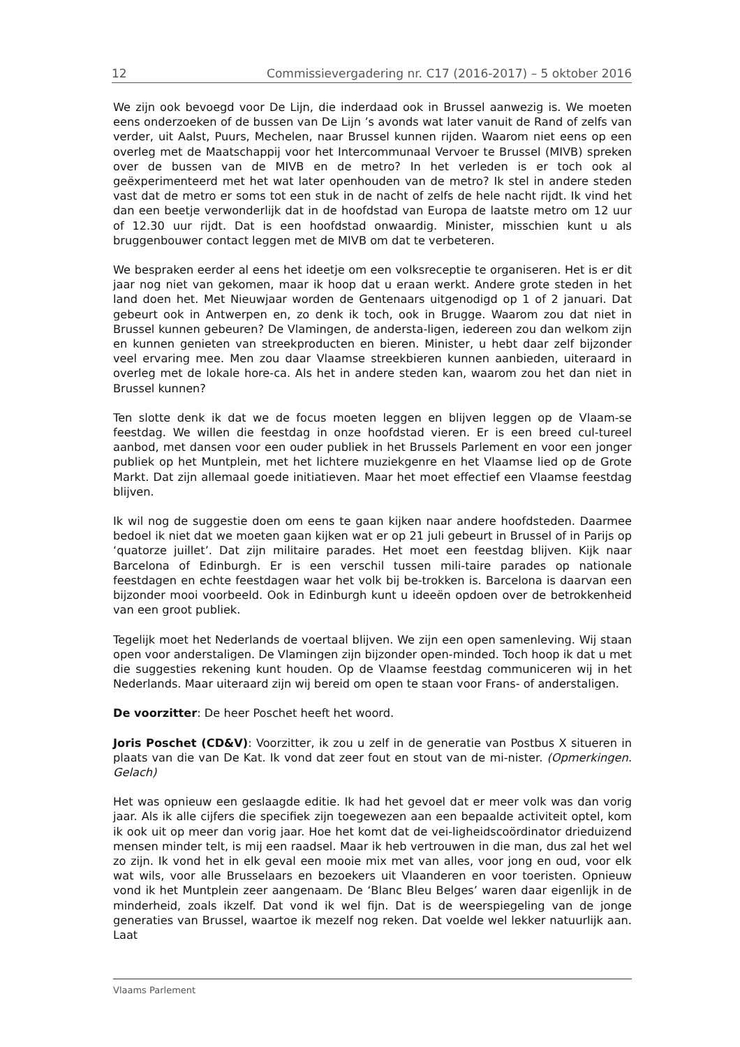12 Commissievergadering nr. C17 (2016-2017) – 5 oktober 2016
We zijn ook bevoegd voor De Lijn, die inderdaad ook in Brussel aanwezig is. We moeten eens onderzoeken of de bussen van De Lijn ’s avonds wat later vanuit de Rand of zelfs van verder, uit Aalst, Puurs, Mechelen, naar Brussel kunnen rijden. Waarom niet eens op een overleg met de Maatschappij voor het Intercommunaal Vervoer te Brussel (MIVB) spreken over de bussen van de MIVB en de metro? In het verleden is er toch ook al geëxperimenteerd met het wat later openhouden van de metro? Ik stel in andere steden vast dat de metro er soms tot een stuk in de nacht of zelfs de hele nacht rijdt. Ik vind het dan een beetje verwonderlijk dat in de hoofdstad van Europa de laatste metro om 12 uur of 12.30 uur rijdt. Dat is een hoofdstad onwaardig. Minister, misschien kunt u als bruggenbouwer contact leggen met de MIVB om dat te verbeteren.
We bespraken eerder al eens het ideetje om een volksreceptie te organiseren. Het is er dit jaar nog niet van gekomen, maar ik hoop dat u eraan werkt. Andere grote steden in het land doen het. Met Nieuwjaar worden de Gentenaars uitgenodigd op 1 of 2 januari. Dat gebeurt ook in Antwerpen en, zo denk ik toch, ook in Brugge. Waarom zou dat niet in Brussel kunnen gebeuren? De Vlamingen, de andersta-ligen, iedereen zou dan welkom zijn en kunnen genieten van streekproducten en bieren. Minister, u hebt daar zelf bijzonder veel ervaring mee. Men zou daar Vlaamse streekbieren kunnen aanbieden, uiteraard in overleg met de lokale hore-ca. Als het in andere steden kan, waarom zou het dan niet in Brussel kunnen?
Ten slotte denk ik dat we de focus moeten leggen en blijven leggen op de Vlaam-se feestdag. We willen die feestdag in onze hoofdstad vieren. Er is een breed cul-tureel aanbod, met dansen voor een ouder publiek in het Brussels Parlement en voor een jonger publiek op het Muntplein, met het lichtere muziekgenre en het Vlaamse lied op de Grote Markt. Dat zijn allemaal goede initiatieven. Maar het moet effectief een Vlaamse feestdag blijven.
Ik wil nog de suggestie doen om eens te gaan kijken naar andere hoofdsteden. Daarmee bedoel ik niet dat we moeten gaan kijken wat er op 21 juli gebeurt in Brussel of in Parijs op ‘quatorze juillet’. Dat zijn militaire parades. Het moet een feestdag blijven. Kijk naar Barcelona of Edinburgh. Er is een verschil tussen mili-taire parades op nationale feestdagen en echte feestdagen waar het volk bij be-trokken is. Barcelona is daarvan een bijzonder mooi voorbeeld. Ook in Edinburgh kunt u ideeën opdoen over de betrokkenheid van een groot publiek.
Tegelijk moet het Nederlands de voertaal blijven. We zijn een open samenleving. Wij staan open voor anderstaligen. De Vlamingen zijn bijzonder open-minded. Toch hoop ik dat u met die suggesties rekening kunt houden. Op de Vlaamse feestdag communiceren wij in het Nederlands. Maar uiteraard zijn wij bereid om open te staan voor Frans- of anderstaligen.
De voorzitter: De heer Poschet heeft het woord.
Joris Poschet (CD&V): Voorzitter, ik zou u zelf in de generatie van Postbus X situeren in plaats van die van De Kat. Ik vond dat zeer fout en stout van de mi-nister. (Opmerkingen. Gelach)
Het was opnieuw een geslaagde editie. Ik had het gevoel dat er meer volk was dan vorig jaar. Als ik alle cijfers die specifiek zijn toegewezen aan een bepaalde activiteit optel, kom ik ook uit op meer dan vorig jaar. Hoe het komt dat de vei-ligheidscoördinator drieduizend mensen minder telt, is mij een raadsel. Maar ik heb vertrouwen in die man, dus zal het wel zo zijn. Ik vond het in elk geval een mooie mix met van alles, voor jong en oud, voor elk wat wils, voor alle Brusselaars en bezoekers uit Vlaanderen en voor toeristen. Opnieuw vond ik het Muntplein zeer aangenaam. De ‘Blanc Bleu Belges’ waren daar eigenlijk in de minderheid, zoals ikzelf. Dat vond ik wel fijn. Dat is de weerspiegeling van de jonge generaties van Brussel, waartoe ik mezelf nog reken. Dat voelde wel lekker natuurlijk aan. Laat
Vlaams Parlement